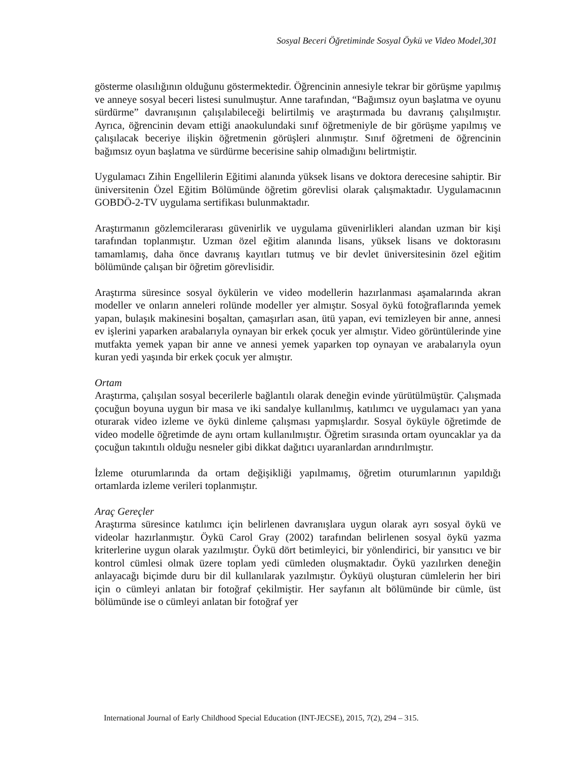Sosyal Beceri Öğretiminde Sosyal Öykü ve Video Model,301
gösterme olasılığının olduğunu göstermektedir. Öğrencinin annesiyle tekrar bir görüşme yapılmış ve anneye sosyal beceri listesi sunulmuştur. Anne tarafından, “Bağımsız oyun başlatma ve oyunu sürdürme” davranışının çalışılabileceği belirtilmiş ve araştırmada bu davranış çalışılmıştır. Ayrıca, öğrencinin devam ettiği anaokulundaki sınıf öğretmeniyle de bir görüşme yapılmış ve çalışılacak beceriye ilişkin öğretmenin görüşleri alınmıştır. Sınıf öğretmeni de öğrencinin bağımsız oyun başlatma ve sürdürme becerisine sahip olmadığını belirtmiştir.
Uygulamacı Zihin Engellilerin Eğitimi alanında yüksek lisans ve doktora derecesine sahiptir. Bir üniversitenin Özel Eğitim Bölümünde öğretim görevlisi olarak çalışmaktadır. Uygulamacının GOBDÖ-2-TV uygulama sertifikası bulunmaktadır.
Araştırmanın gözlemcilerarası güvenirlik ve uygulama güvenirlikleri alandan uzman bir kişi tarafından toplanmıştır. Uzman özel eğitim alanında lisans, yüksek lisans ve doktorasını tamamlamış, daha önce davranış kayıtları tutmuş ve bir devlet üniversitesinin özel eğitim bölümünde çalışan bir öğretim görevlisidir.
Araştırma süresince sosyal öykülerin ve video modellerin hazırlanması aşamalarında akran modeller ve onların anneleri rolünde modeller yer almıştır. Sosyal öykü fotoğraflarında yemek yapan, bulaşık makinesini boşaltan, çamaşırları asan, ütü yapan, evi temizleyen bir anne, annesi ev işlerini yaparken arabalarıyla oynayan bir erkek çocuk yer almıştır. Video görüntülerinde yine mutfakta yemek yapan bir anne ve annesi yemek yaparken top oynayan ve arabalarıyla oyun kuran yedi yaşında bir erkek çocuk yer almıştır.
Ortam
Araştırma, çalışılan sosyal becerilerle bağlantılı olarak deneğin evinde yürütülmüştür. Çalışmada çocuğun boyuna uygun bir masa ve iki sandalye kullanılmış, katılımcı ve uygulamacı yan yana oturarak video izleme ve öykü dinleme çalışması yapmışlardır. Sosyal öyküyle öğretimde de video modelle öğretimde de aynı ortam kullanılmıştır. Öğretim sırasında ortam oyuncaklar ya da çocuğun takıntılı olduğu nesneler gibi dikkat dağıtıcı uyaranlardan arındırılmıştır.
İzleme oturumlarında da ortam değişikliği yapılmamış, öğretim oturumlarının yapıldığı ortamlarda izleme verileri toplanmıştır.
Araç Gereçler
Araştırma süresince katılımcı için belirlenen davranışlara uygun olarak ayrı sosyal öykü ve videolar hazırlanmıştır. Öykü Carol Gray (2002) tarafından belirlenen sosyal öykü yazma kriterlerine uygun olarak yazılmıştır. Öykü dört betimleyici, bir yönlendirici, bir yansıtıcı ve bir kontrol cümlesi olmak üzere toplam yedi cümleden oluşmaktadır. Öykü yazılırken deneğin anlayacağı biçimde duru bir dil kullanılarak yazılmıştır. Öyküyü oluşturan cümlelerin her biri için o cümleyi anlatan bir fotoğraf çekilmiştir. Her sayfanın alt bölümünde bir cümle, üst bölümünde ise o cümleyi anlatan bir fotoğraf yer
International Journal of Early Childhood Special Education (INT-JECSE), 2015, 7(2), 294 – 315.